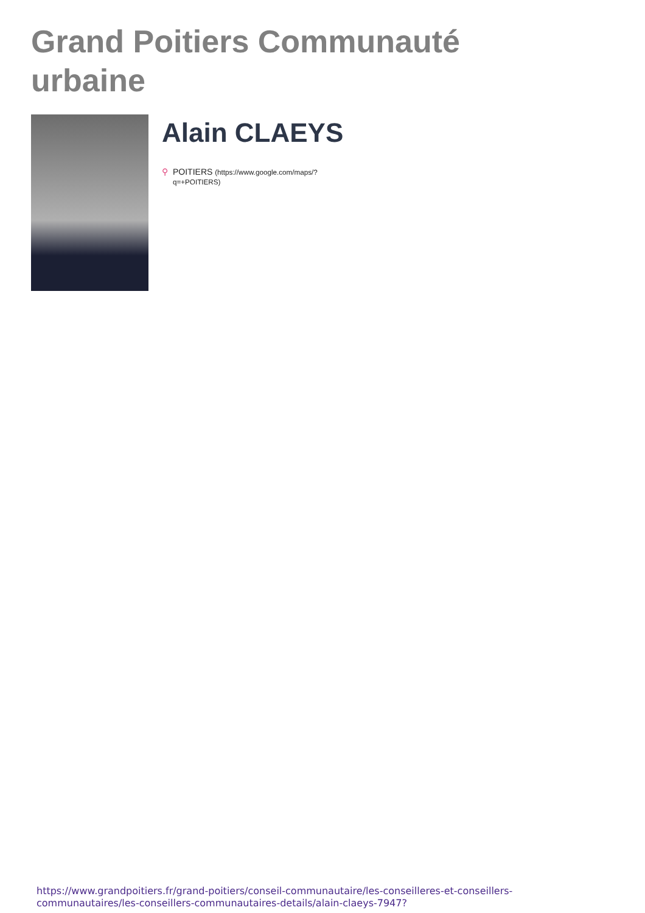Grand Poitiers Communauté urbaine
Alain CLAEYS
⚲ POITIERS (https://www.google.com/maps/?q=+POITIERS)
https://www.grandpoitiers.fr/grand-poitiers/conseil-communautaire/les-conseilleres-et-conseillers-communautaires/les-conseillers-communautaires-details/alain-claeys-7947?